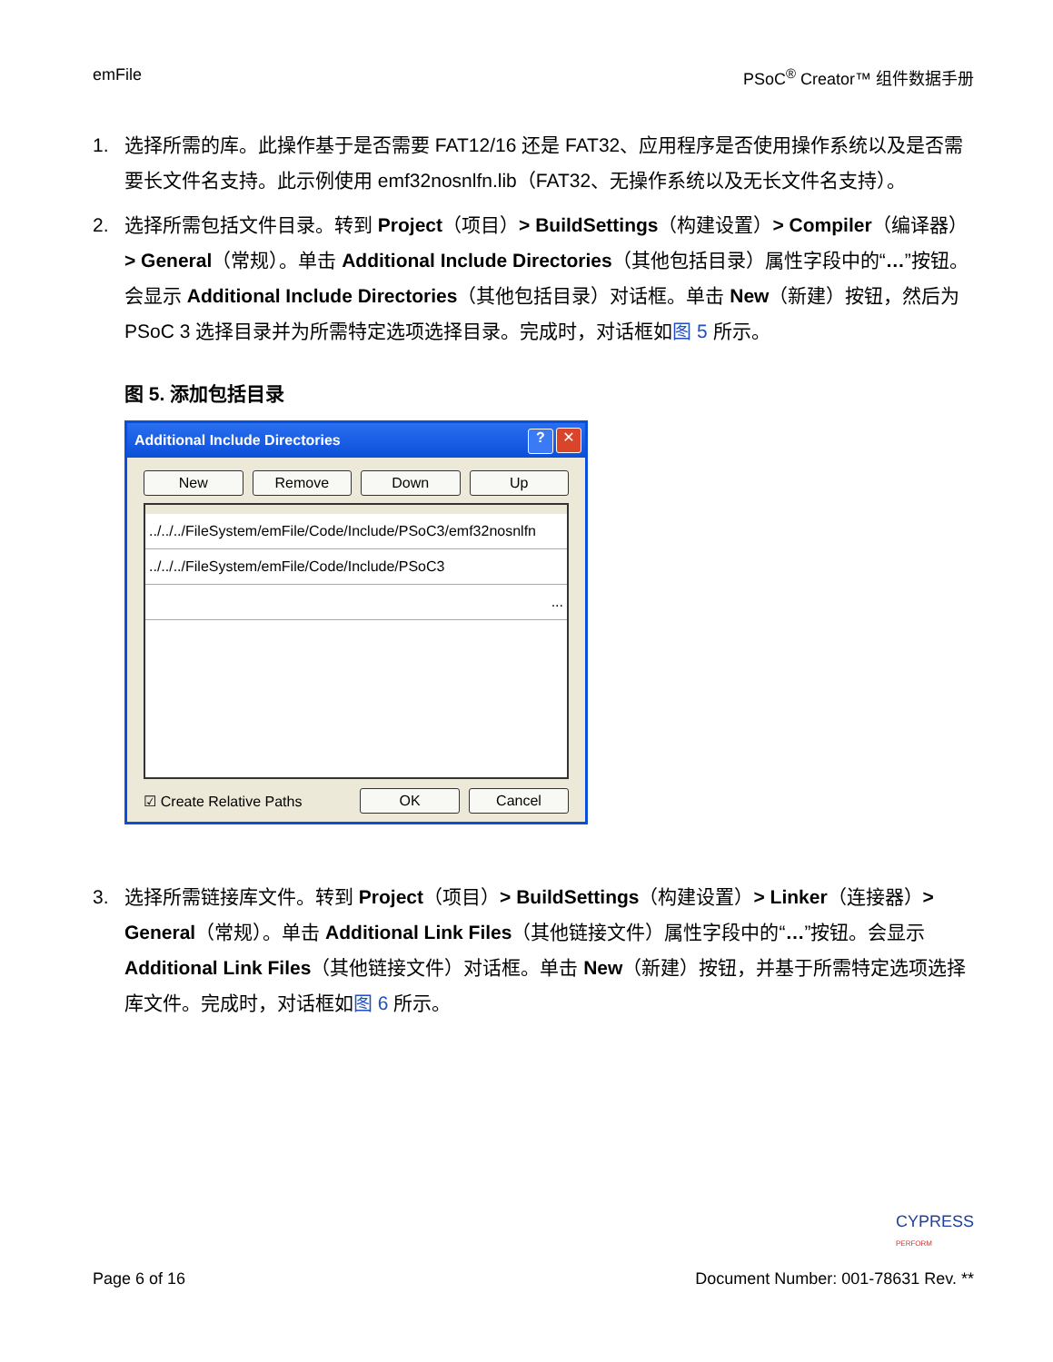emFile PSoC<sup>®</sup> Creator™ 组件数据手册
1. 选择所需的库。此操作基于是否需要 FAT12/16 还是 FAT32、应用程序是否使用操作系统以及是否需要长文件名支持。此示例使用 emf32nosnlfn.lib（FAT32、无操作系统以及无长文件名支持）。
2. 选择所需包括文件目录。转到 Project（项目）> BuildSettings（构建设置）> Compiler（编译器）> General（常规）。单击 Additional Include Directories（其他包括目录）属性字段中的“…”按钮。会显示 Additional Include Directories（其他包括目录）对话框。单击 New（新建）按钮，然后为 PSoC 3 选择目录并为所需特定选项选择目录。完成时，对话框如图 5 所示。
图 5. 添加包括目录
Additional Include Directories? ✕
New Remove Down Up
../../../FileSystem/emFile/Code/Include/PSoC3/emf32nosnlfn
../../../FileSystem/emFile/Code/Include/PSoC3
...
☑ Create Relative Paths
OK Cancel
3. 选择所需链接库文件。转到 Project（项目）> BuildSettings（构建设置）> Linker（连接器）> General（常规）。单击 Additional Link Files（其他链接文件）属性字段中的“…”按钮。会显示 Additional Link Files（其他链接文件）对话框。单击 New（新建）按钮，并基于所需特定选项选择库文件。完成时，对话框如图 6 所示。
CYPRESS
PERFORM
Page 6 of 16 Document Number: 001-78631 Rev. **